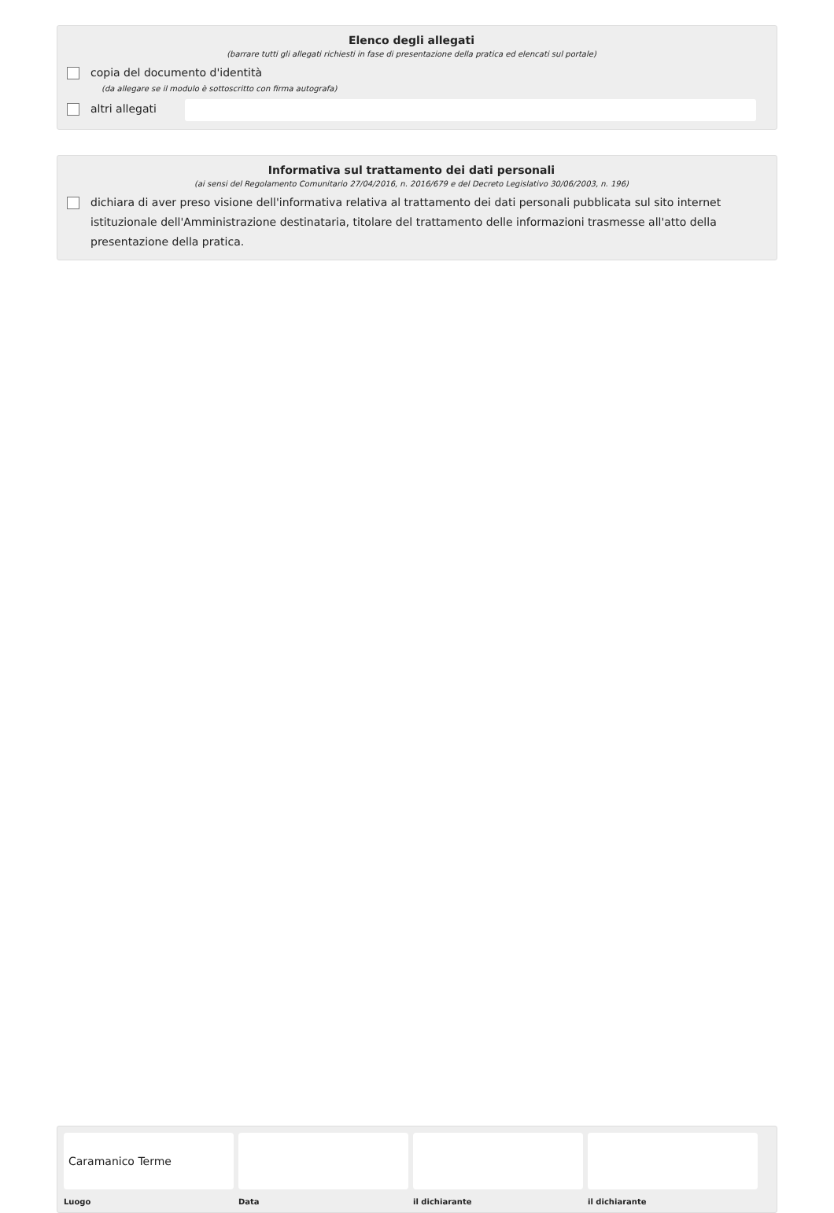Elenco degli allegati
(barrare tutti gli allegati richiesti in fase di presentazione della pratica ed elencati sul portale)
copia del documento d'identità
(da allegare se il modulo è sottoscritto con firma autografa)
altri allegati
Informativa sul trattamento dei dati personali
(ai sensi del Regolamento Comunitario 27/04/2016, n. 2016/679 e del Decreto Legislativo 30/06/2003, n. 196)
dichiara di aver preso visione dell'informativa relativa al trattamento dei dati personali pubblicata sul sito internet istituzionale dell'Amministrazione destinataria, titolare del trattamento delle informazioni trasmesse all'atto della presentazione della pratica.
Caramanico Terme
Luogo
Data il dichiarante il dichiarante